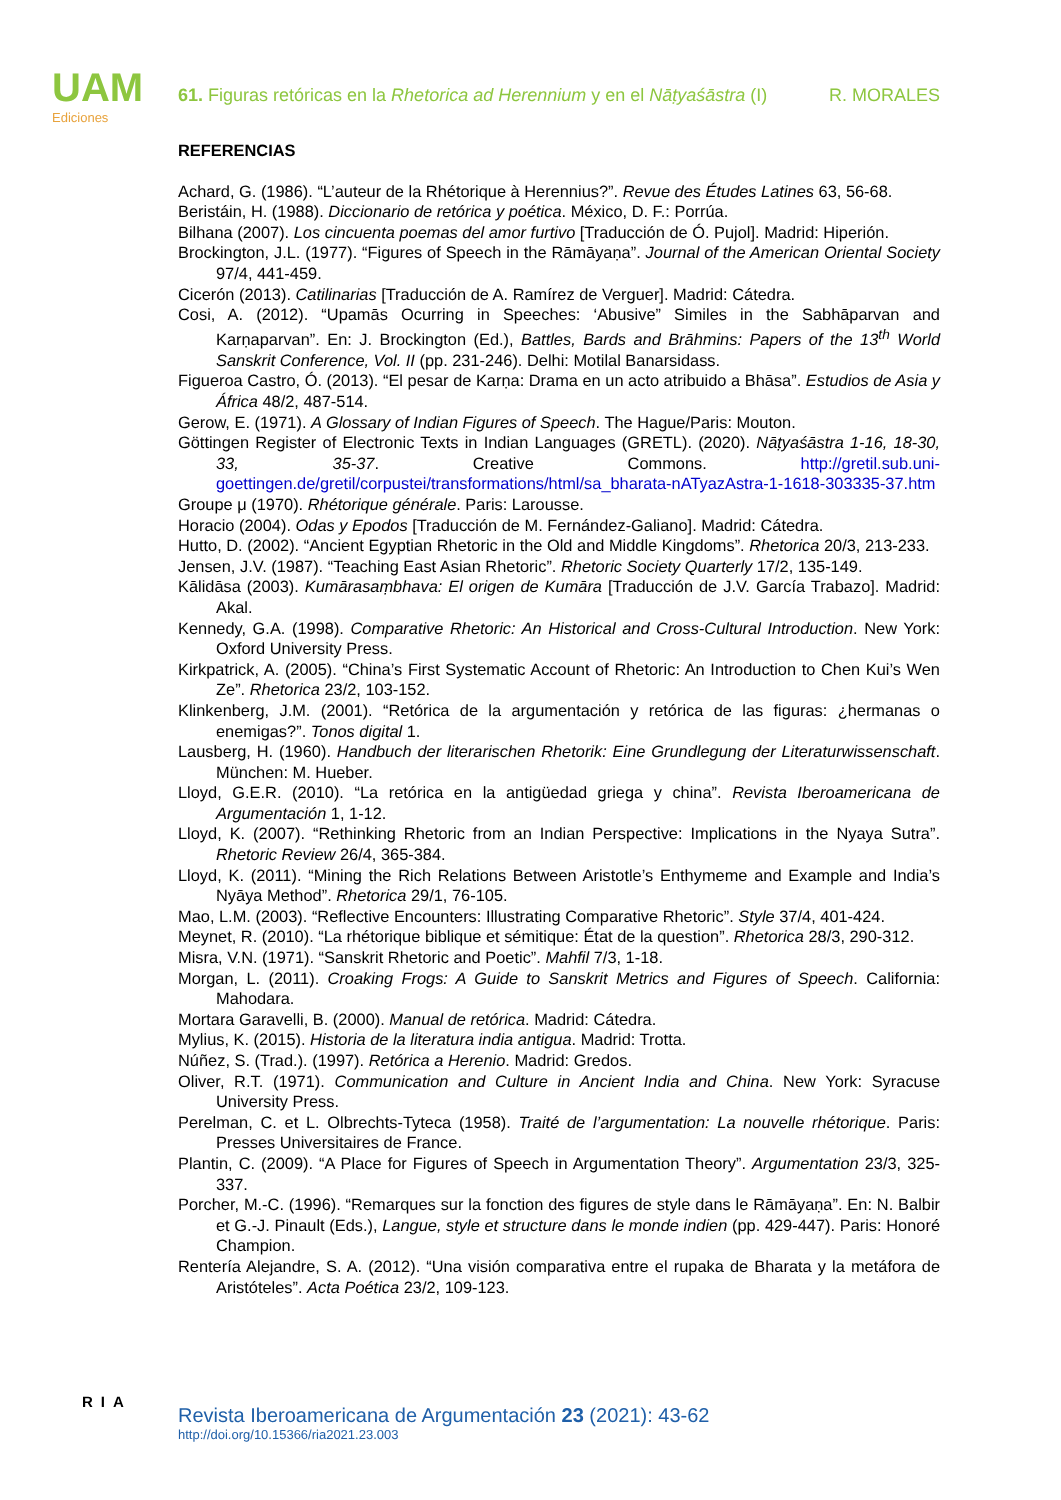UAM
Ediciones
61. Figuras retóricas en la Rhetorica ad Herennium y en el Nāṭyaśāstra (I) R. MORALES
REFERENCIAS
Achard, G. (1986). “L’auteur de la Rhétorique à Herennius?”. Revue des Études Latines 63, 56-68.
Beristáin, H. (1988). Diccionario de retórica y poética. México, D. F.: Porrúa.
Bilhana (2007). Los cincuenta poemas del amor furtivo [Traducción de Ó. Pujol]. Madrid: Hiperión.
Brockington, J.L. (1977). “Figures of Speech in the Rāmāyaṇa”. Journal of the American Oriental Society 97/4, 441-459.
Cicerón (2013). Catilinarias [Traducción de A. Ramírez de Verguer]. Madrid: Cátedra.
Cosi, A. (2012). “Upamās Ocurring in Speeches: ‘Abusive” Similes in the Sabhāparvan and Karṇaparvan”. En: J. Brockington (Ed.), Battles, Bards and Brāhmins: Papers of the 13<sup>th</sup> World Sanskrit Conference, Vol. II (pp. 231-246). Delhi: Motilal Banarsidass.
Figueroa Castro, Ó. (2013). “El pesar de Karṇa: Drama en un acto atribuido a Bhāsa”. Estudios de Asia y África 48/2, 487-514.
Gerow, E. (1971). A Glossary of Indian Figures of Speech. The Hague/Paris: Mouton.
Göttingen Register of Electronic Texts in Indian Languages (GRETL). (2020). Nāṭyaśāstra 1-16, 18-30, 33, 35-37. Creative Commons. http://gretil.sub.uni-goettingen.de/gretil/corpustei/transformations/html/sa_bharata-nATyazAstra-1-1618-303335-37.htm
Groupe μ (1970). Rhétorique générale. Paris: Larousse.
Horacio (2004). Odas y Epodos [Traducción de M. Fernández-Galiano]. Madrid: Cátedra.
Hutto, D. (2002). “Ancient Egyptian Rhetoric in the Old and Middle Kingdoms”. Rhetorica 20/3, 213-233.
Jensen, J.V. (1987). “Teaching East Asian Rhetoric”. Rhetoric Society Quarterly 17/2, 135-149.
Kālidāsa (2003). Kumārasaṃbhava: El origen de Kumāra [Traducción de J.V. García Trabazo]. Madrid: Akal.
Kennedy, G.A. (1998). Comparative Rhetoric: An Historical and Cross-Cultural Introduction. New York: Oxford University Press.
Kirkpatrick, A. (2005). “China’s First Systematic Account of Rhetoric: An Introduction to Chen Kui’s Wen Ze”. Rhetorica 23/2, 103-152.
Klinkenberg, J.M. (2001). “Retórica de la argumentación y retórica de las figuras: ¿hermanas o enemigas?”. Tonos digital 1.
Lausberg, H. (1960). Handbuch der literarischen Rhetorik: Eine Grundlegung der Literaturwissenschaft. München: M. Hueber.
Lloyd, G.E.R. (2010). “La retórica en la antigüedad griega y china”. Revista Iberoamericana de Argumentación 1, 1-12.
Lloyd, K. (2007). “Rethinking Rhetoric from an Indian Perspective: Implications in the Nyaya Sutra”. Rhetoric Review 26/4, 365-384.
Lloyd, K. (2011). “Mining the Rich Relations Between Aristotle’s Enthymeme and Example and India’s Nyāya Method”. Rhetorica 29/1, 76-105.
Mao, L.M. (2003). “Reflective Encounters: Illustrating Comparative Rhetoric”. Style 37/4, 401-424.
Meynet, R. (2010). “La rhétorique biblique et sémitique: État de la question”. Rhetorica 28/3, 290-312.
Misra, V.N. (1971). “Sanskrit Rhetoric and Poetic”. Mahfil 7/3, 1-18.
Morgan, L. (2011). Croaking Frogs: A Guide to Sanskrit Metrics and Figures of Speech. California: Mahodara.
Mortara Garavelli, B. (2000). Manual de retórica. Madrid: Cátedra.
Mylius, K. (2015). Historia de la literatura india antigua. Madrid: Trotta.
Núñez, S. (Trad.). (1997). Retórica a Herenio. Madrid: Gredos.
Oliver, R.T. (1971). Communication and Culture in Ancient India and China. New York: Syracuse University Press.
Perelman, C. et L. Olbrechts-Tyteca (1958). Traité de l’argumentation: La nouvelle rhétorique. Paris: Presses Universitaires de France.
Plantin, C. (2009). “A Place for Figures of Speech in Argumentation Theory”. Argumentation 23/3, 325-337.
Porcher, M.-C. (1996). “Remarques sur la fonction des figures de style dans le Rāmāyaṇa”. En: N. Balbir et G.-J. Pinault (Eds.), Langue, style et structure dans le monde indien (pp. 429-447). Paris: Honoré Champion.
Rentería Alejandre, S. A. (2012). “Una visión comparativa entre el rupaka de Bharata y la metáfora de Aristóteles”. Acta Poética 23/2, 109-123.
RIA
Revista Iberoamericana de Argumentación 23 (2021): 43-62
http://doi.org/10.15366/ria2021.23.003